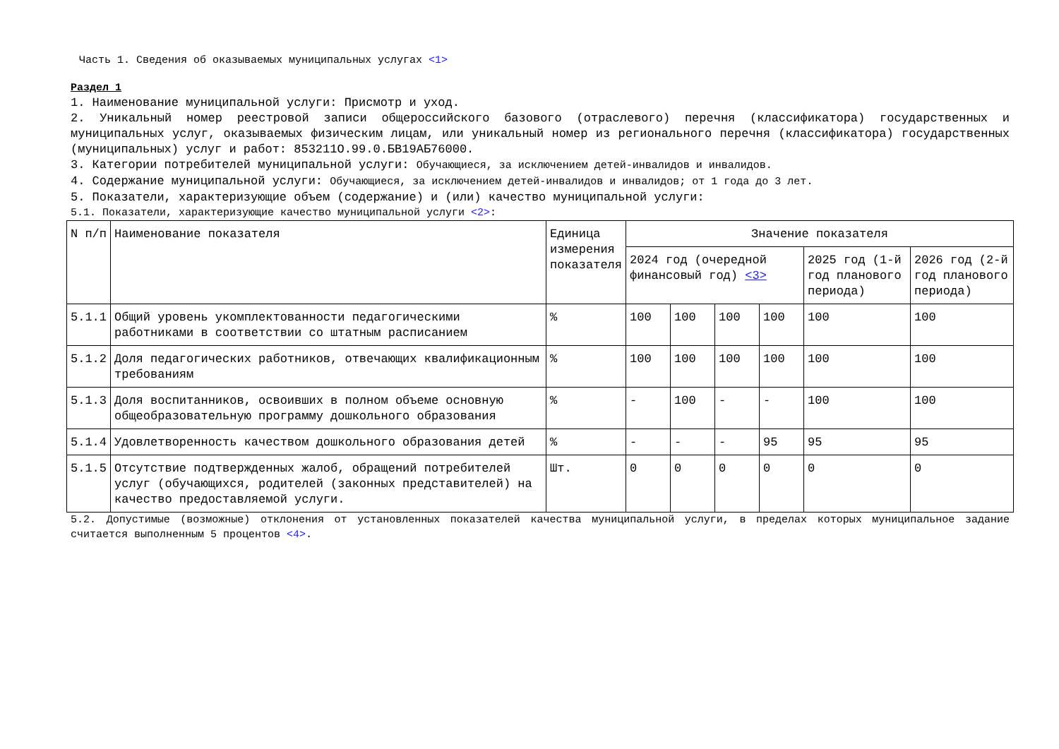Часть 1. Сведения об оказываемых муниципальных услугах <1>
Раздел 1
1. Наименование муниципальной услуги: Присмотр и уход.
2. Уникальный номер реестровой записи общероссийского базового (отраслевого) перечня (классификатора) государственных и муниципальных услуг, оказываемых физическим лицам, или уникальный номер из регионального перечня (классификатора) государственных (муниципальных) услуг и работ: 853211О.99.0.БВ19АБ76000.
3. Категории потребителей муниципальной услуги: Обучающиеся, за исключением детей-инвалидов и инвалидов.
4. Содержание муниципальной услуги: Обучающиеся, за исключением детей-инвалидов и инвалидов; от 1 года до 3 лет.
5. Показатели, характеризующие объем (содержание) и (или) качество муниципальной услуги:
5.1. Показатели, характеризующие качество муниципальной услуги <2>:
| N п/п | Наименование показателя | Единица измерения показателя | Значение показателя | | | | | |
| --- | --- | --- | --- | --- | --- | --- | --- | --- |
| | | | 2024 год (очередной финансовый год) <3> | | | | 2025 год (1-й год планового периода) | 2026 год (2-й год планового периода) |
| 5.1.1 | Общий уровень укомплектованности педагогическими работниками в соответствии со штатным расписанием | % | 100 | 100 | 100 | 100 | 100 | 100 |
| 5.1.2 | Доля педагогических работников, отвечающих квалификационным требованиям | % | 100 | 100 | 100 | 100 | 100 | 100 |
| 5.1.3 | Доля воспитанников, освоивших в полном объеме основную общеобразовательную программу дошкольного образования | % | - | 100 | - | - | 100 | 100 |
| 5.1.4 | Удовлетворенность качеством дошкольного образования детей | % | - | - | - | 95 | 95 | 95 |
| 5.1.5 | Отсутствие подтвержденных жалоб, обращений потребителей услуг (обучающихся, родителей (законных представителей) на качество предоставляемой услуги. | Шт. | 0 | 0 | 0 | 0 | 0 | 0 |
5.2. Допустимые (возможные) отклонения от установленных показателей качества муниципальной услуги, в пределах которых муниципальное задание считается выполненным 5 процентов <4>.